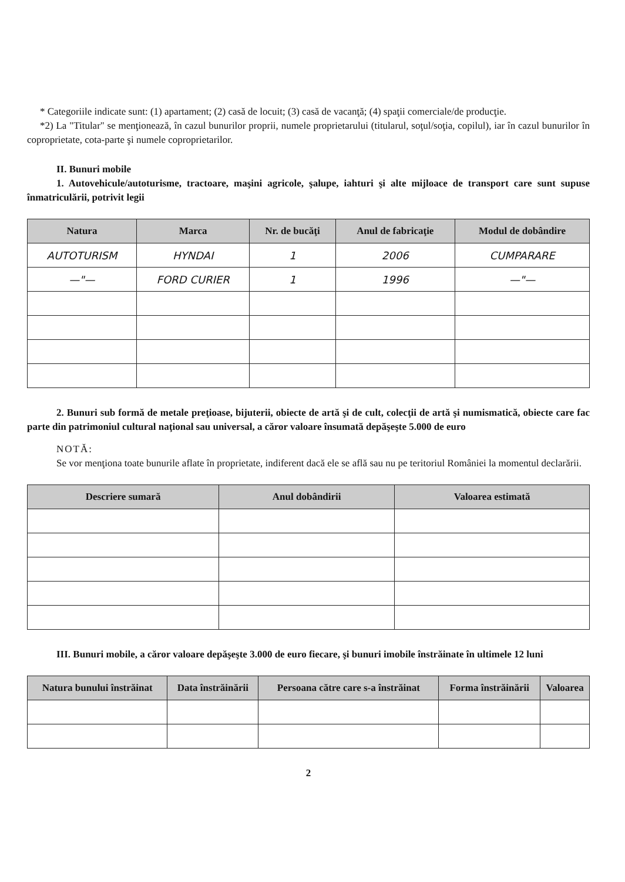* Categoriile indicate sunt: (1) apartament; (2) casă de locuit; (3) casă de vacanţă; (4) spaţii comerciale/de producţie.
*2) La "Titular" se menţionează, în cazul bunurilor proprii, numele proprietarului (titularul, soţul/soţia, copilul), iar în cazul bunurilor în coproprietate, cota-parte şi numele coproprietarilor.
II. Bunuri mobile
1. Autovehicule/autoturisme, tractoare, maşini agricole, şalupe, iahturi şi alte mijloace de transport care sunt supuse înmatriculării, potrivit legii
| Natura | Marca | Nr. de bucăţi | Anul de fabricaţie | Modul de dobândire |
| --- | --- | --- | --- | --- |
| AUTOTURISM | HYNDAI | 1 | 2006 | CUMPARARE |
| —"— | FORD CURIER | 1 | 1996 | —"— |
2. Bunuri sub formă de metale preţioase, bijuterii, obiecte de artă şi de cult, colecţii de artă şi numismatică, obiecte care fac parte din patrimoniul cultural naţional sau universal, a căror valoare însumată depăşeşte 5.000 de euro
NOTĂ:
Se vor menţiona toate bunurile aflate în proprietate, indiferent dacă ele se află sau nu pe teritoriul României la momentul declarării.
| Descriere sumară | Anul dobândirii | Valoarea estimată |
| --- | --- | --- |
III. Bunuri mobile, a căror valoare depăşeşte 3.000 de euro fiecare, şi bunuri imobile înstrăinate în ultimele 12 luni
| Natura bunului înstrăinat | Data înstrăinării | Persoana către care s-a înstrăinat | Forma înstrăinării | Valoarea |
| --- | --- | --- | --- | --- |
2